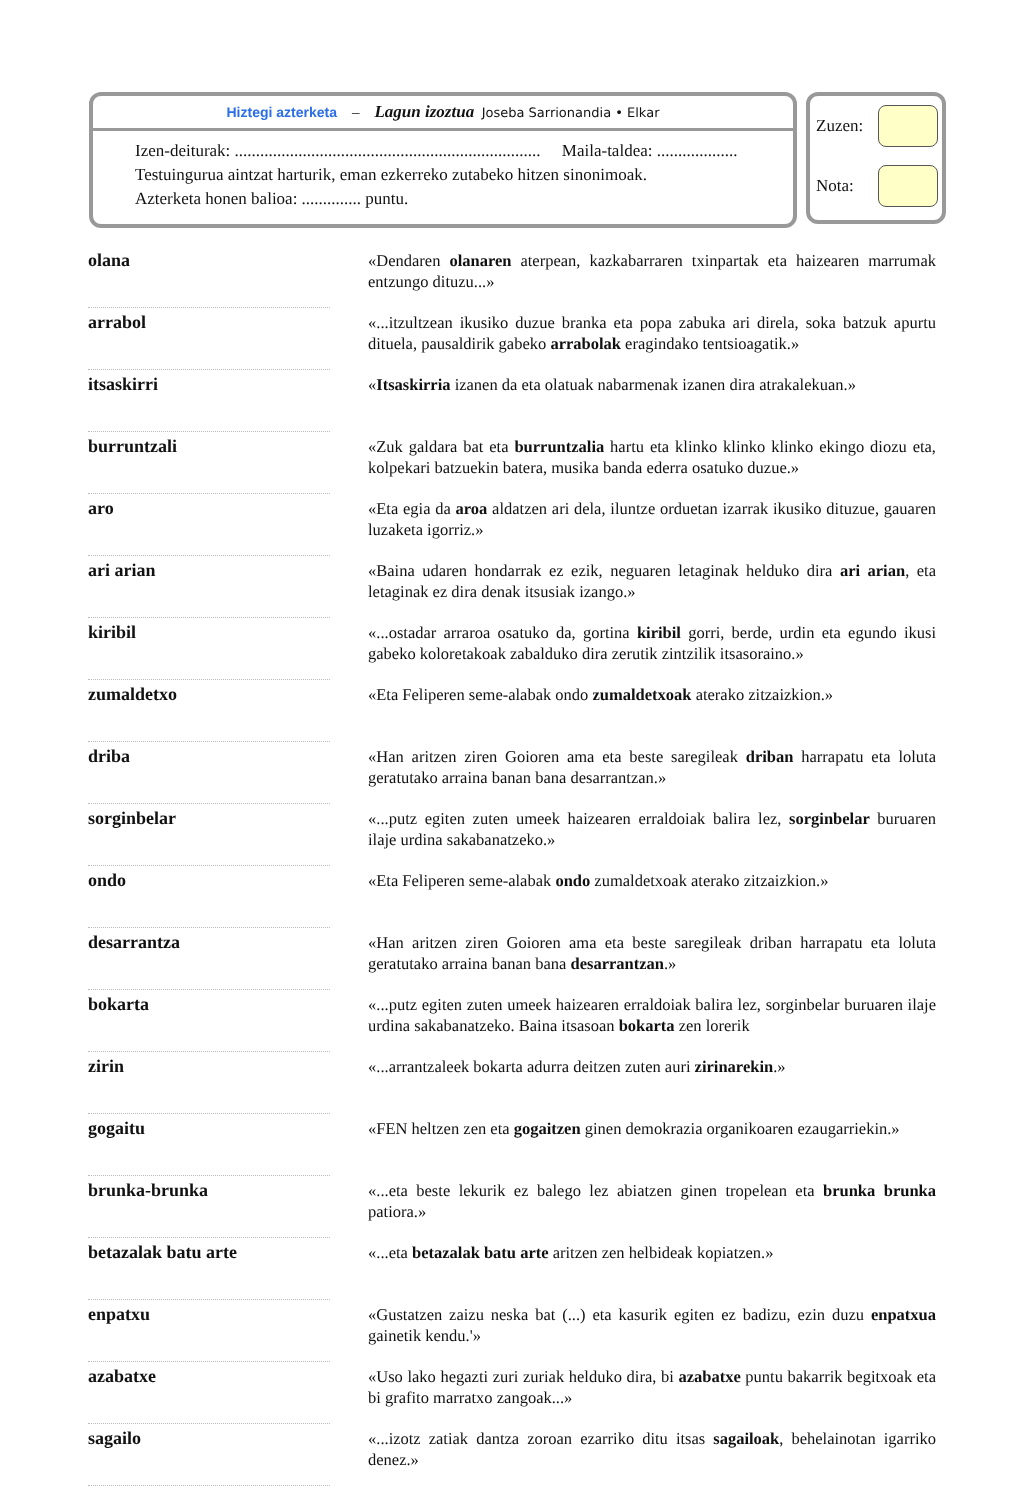Hiztegi azterketa – Lagun izoztua Joseba Sarrionandia • Elkar
Izen-deiturak: ........................................................................ Maila-taldea: ...................
Testuingurua aintzat harturik, eman ezkerreko zutabeko hitzen sinonimoak.
Azterketa honen balioa: .............. puntu.
Zuzen:
Nota:
| olana | | «Dendaren olanaren aterpean, kazkabarraren txinpartak eta haizearen marrumak entzungo dituzu...» |
| arrabol | | «...itzultzean ikusiko duzue branka eta popa zabuka ari direla, soka batzuk apurtu dituela, pausaldirik gabeko arrabolak eragindako tentsioagatik.» |
| itsaskirri | | « Itsaskirria izanen da eta olatuak nabarmenak izanen dira atrakalekuan.» |
| burruntzali | | «Zuk galdara bat eta burruntzalia hartu eta klinko klinko klinko ekingo diozu eta, kolpekari batzuekin batera, musika banda ederra osatuko duzue.» |
| aro | | «Eta egia da aroa aldatzen ari dela, iluntze orduetan izarrak ikusiko dituzue, gauaren luzaketa igorriz.» |
| ari arian | | «Baina udaren hondarrak ez ezik, neguaren letaginak helduko dira ari arian , eta letaginak ez dira denak itsusiak izango.» |
| kiribil | | «...ostadar arraroa osatuko da, gortina kiribil gorri, berde, urdin eta egundo ikusi gabeko koloretakoak zabalduko dira zerutik zintzilik itsasoraino.» |
| zumaldetxo | | «Eta Feliperen seme-alabak ondo zumaldetxoak aterako zitzaizkion.» |
| driba | | «Han aritzen ziren Goioren ama eta beste saregileak driban harrapatu eta loluta geratutako arraina banan bana desarrantzan.» |
| sorginbelar | | «...putz egiten zuten umeek haizearen erraldoiak balira lez, sorginbelar buruaren ilaje urdina sakabanatzeko.» |
| ondo | | «Eta Feliperen seme-alabak ondo zumaldetxoak aterako zitzaizkion.» |
| desarrantza | | «Han aritzen ziren Goioren ama eta beste saregileak driban harrapatu eta loluta geratutako arraina banan bana desarrantzan .» |
| bokarta | | «...putz egiten zuten umeek haizearen erraldoiak balira lez, sorginbelar buruaren ilaje urdina sakabanatzeko. Baina itsasoan bokarta zen lorerik |
| zirin | | «...arrantzaleek bokarta adurra deitzen zuten auri zirinarekin .» |
| gogaitu | | «FEN heltzen zen eta gogaitzen ginen demokrazia organikoaren ezaugarriekin.» |
| brunka-brunka | | «...eta beste lekurik ez balego lez abiatzen ginen tropelean eta brunka brunka patiora.» |
| betazalak batu arte | | «...eta betazalak batu arte aritzen zen helbideak kopiatzen.» |
| enpatxu | | «Gustatzen zaizu neska bat (...) eta kasurik egiten ez badizu, ezin duzu enpatxua gainetik kendu.'» |
| azabatxe | | «Uso lako hegazti zuri zuriak helduko dira, bi azabatxe puntu bakarrik begitxoak eta bi grafito marratxo zangoak...» |
| sagailo | | «...izotz zatiak dantza zoroan ezarriko ditu itsas sagailoak , behelainotan igarriko denez.» |